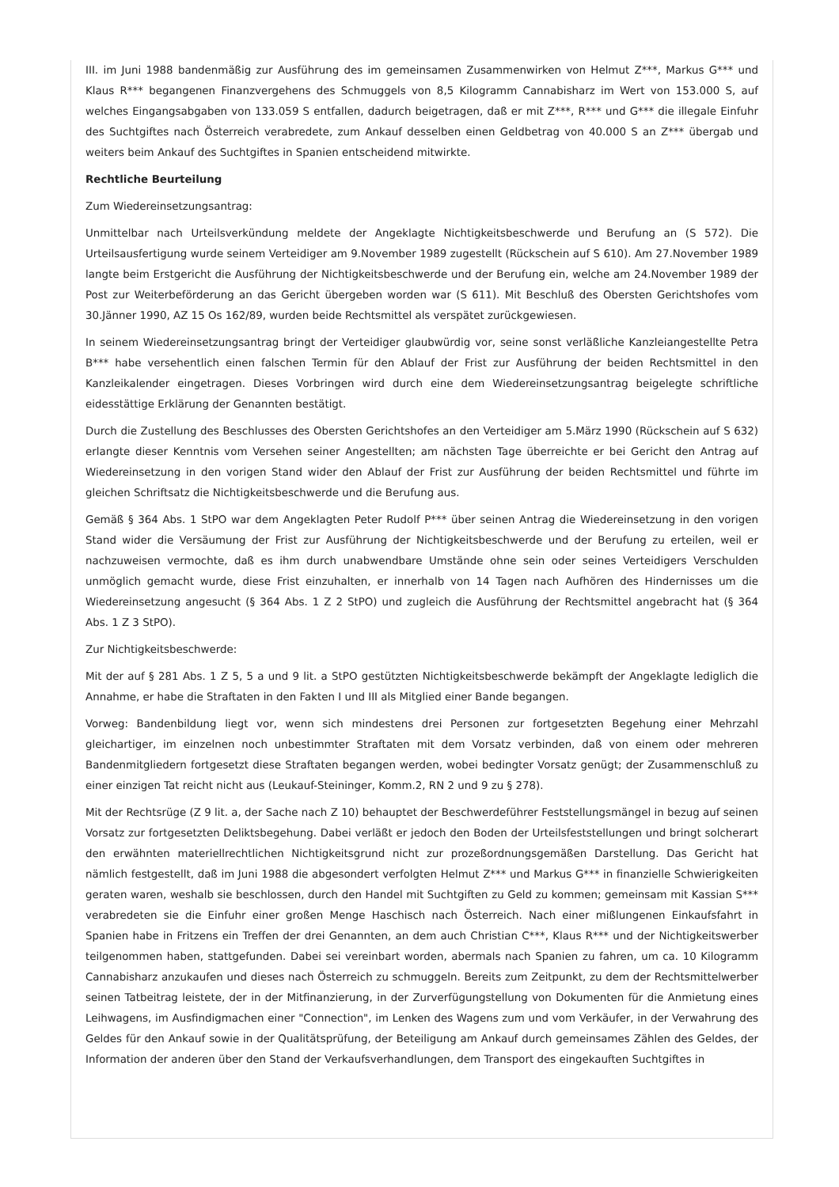III. im Juni 1988 bandenmäßig zur Ausführung des im gemeinsamen Zusammenwirken von Helmut Z***, Markus G*** und Klaus R*** begangenen Finanzvergehens des Schmuggels von 8,5 Kilogramm Cannabisharz im Wert von 153.000 S, auf welches Eingangsabgaben von 133.059 S entfallen, dadurch beigetragen, daß er mit Z***, R*** und G*** die illegale Einfuhr des Suchtgiftes nach Österreich verabredete, zum Ankauf desselben einen Geldbetrag von 40.000 S an Z*** übergab und weiters beim Ankauf des Suchtgiftes in Spanien entscheidend mitwirkte.
Rechtliche Beurteilung
Zum Wiedereinsetzungsantrag:
Unmittelbar nach Urteilsverkündung meldete der Angeklagte Nichtigkeitsbeschwerde und Berufung an (S 572). Die Urteilsausfertigung wurde seinem Verteidiger am 9.November 1989 zugestellt (Rückschein auf S 610). Am 27.November 1989 langte beim Erstgericht die Ausführung der Nichtigkeitsbeschwerde und der Berufung ein, welche am 24.November 1989 der Post zur Weiterbeförderung an das Gericht übergeben worden war (S 611). Mit Beschluß des Obersten Gerichtshofes vom 30.Jänner 1990, AZ 15 Os 162/89, wurden beide Rechtsmittel als verspätet zurückgewiesen.
In seinem Wiedereinsetzungsantrag bringt der Verteidiger glaubwürdig vor, seine sonst verläßliche Kanzleiangestellte Petra B*** habe versehentlich einen falschen Termin für den Ablauf der Frist zur Ausführung der beiden Rechtsmittel in den Kanzleikalender eingetragen. Dieses Vorbringen wird durch eine dem Wiedereinsetzungsantrag beigelegte schriftliche eidesstättige Erklärung der Genannten bestätigt.
Durch die Zustellung des Beschlusses des Obersten Gerichtshofes an den Verteidiger am 5.März 1990 (Rückschein auf S 632) erlangte dieser Kenntnis vom Versehen seiner Angestellten; am nächsten Tage überreichte er bei Gericht den Antrag auf Wiedereinsetzung in den vorigen Stand wider den Ablauf der Frist zur Ausführung der beiden Rechtsmittel und führte im gleichen Schriftsatz die Nichtigkeitsbeschwerde und die Berufung aus.
Gemäß § 364 Abs. 1 StPO war dem Angeklagten Peter Rudolf P*** über seinen Antrag die Wiedereinsetzung in den vorigen Stand wider die Versäumung der Frist zur Ausführung der Nichtigkeitsbeschwerde und der Berufung zu erteilen, weil er nachzuweisen vermochte, daß es ihm durch unabwendbare Umstände ohne sein oder seines Verteidigers Verschulden unmöglich gemacht wurde, diese Frist einzuhalten, er innerhalb von 14 Tagen nach Aufhören des Hindernisses um die Wiedereinsetzung angesucht (§ 364 Abs. 1 Z 2 StPO) und zugleich die Ausführung der Rechtsmittel angebracht hat (§ 364 Abs. 1 Z 3 StPO).
Zur Nichtigkeitsbeschwerde:
Mit der auf § 281 Abs. 1 Z 5, 5 a und 9 lit. a StPO gestützten Nichtigkeitsbeschwerde bekämpft der Angeklagte lediglich die Annahme, er habe die Straftaten in den Fakten I und III als Mitglied einer Bande begangen.
Vorweg: Bandenbildung liegt vor, wenn sich mindestens drei Personen zur fortgesetzten Begehung einer Mehrzahl gleichartiger, im einzelnen noch unbestimmter Straftaten mit dem Vorsatz verbinden, daß von einem oder mehreren Bandenmitgliedern fortgesetzt diese Straftaten begangen werden, wobei bedingter Vorsatz genügt; der Zusammenschluß zu einer einzigen Tat reicht nicht aus (Leukauf-Steininger, Komm.2, RN 2 und 9 zu § 278).
Mit der Rechtsrüge (Z 9 lit. a, der Sache nach Z 10) behauptet der Beschwerdeführer Feststellungsmängel in bezug auf seinen Vorsatz zur fortgesetzten Deliktsbegehung. Dabei verläßt er jedoch den Boden der Urteilsfeststellungen und bringt solcherart den erwähnten materiellrechtlichen Nichtigkeitsgrund nicht zur prozeßordnungsgemäßen Darstellung. Das Gericht hat nämlich festgestellt, daß im Juni 1988 die abgesondert verfolgten Helmut Z*** und Markus G*** in finanzielle Schwierigkeiten geraten waren, weshalb sie beschlossen, durch den Handel mit Suchtgiften zu Geld zu kommen; gemeinsam mit Kassian S*** verabredeten sie die Einfuhr einer großen Menge Haschisch nach Österreich. Nach einer mißlungenen Einkaufsfahrt in Spanien habe in Fritzens ein Treffen der drei Genannten, an dem auch Christian C***, Klaus R*** und der Nichtigkeitswerber teilgenommen haben, stattgefunden. Dabei sei vereinbart worden, abermals nach Spanien zu fahren, um ca. 10 Kilogramm Cannabisharz anzukaufen und dieses nach Österreich zu schmuggeln. Bereits zum Zeitpunkt, zu dem der Rechtsmittelwerber seinen Tatbeitrag leistete, der in der Mitfinanzierung, in der Zurverfügungstellung von Dokumenten für die Anmietung eines Leihwagens, im Ausfindigmachen einer "Connection", im Lenken des Wagens zum und vom Verkäufer, in der Verwahrung des Geldes für den Ankauf sowie in der Qualitätsprüfung, der Beteiligung am Ankauf durch gemeinsames Zählen des Geldes, der Information der anderen über den Stand der Verkaufsverhandlungen, dem Transport des eingekauften Suchtgiftes in